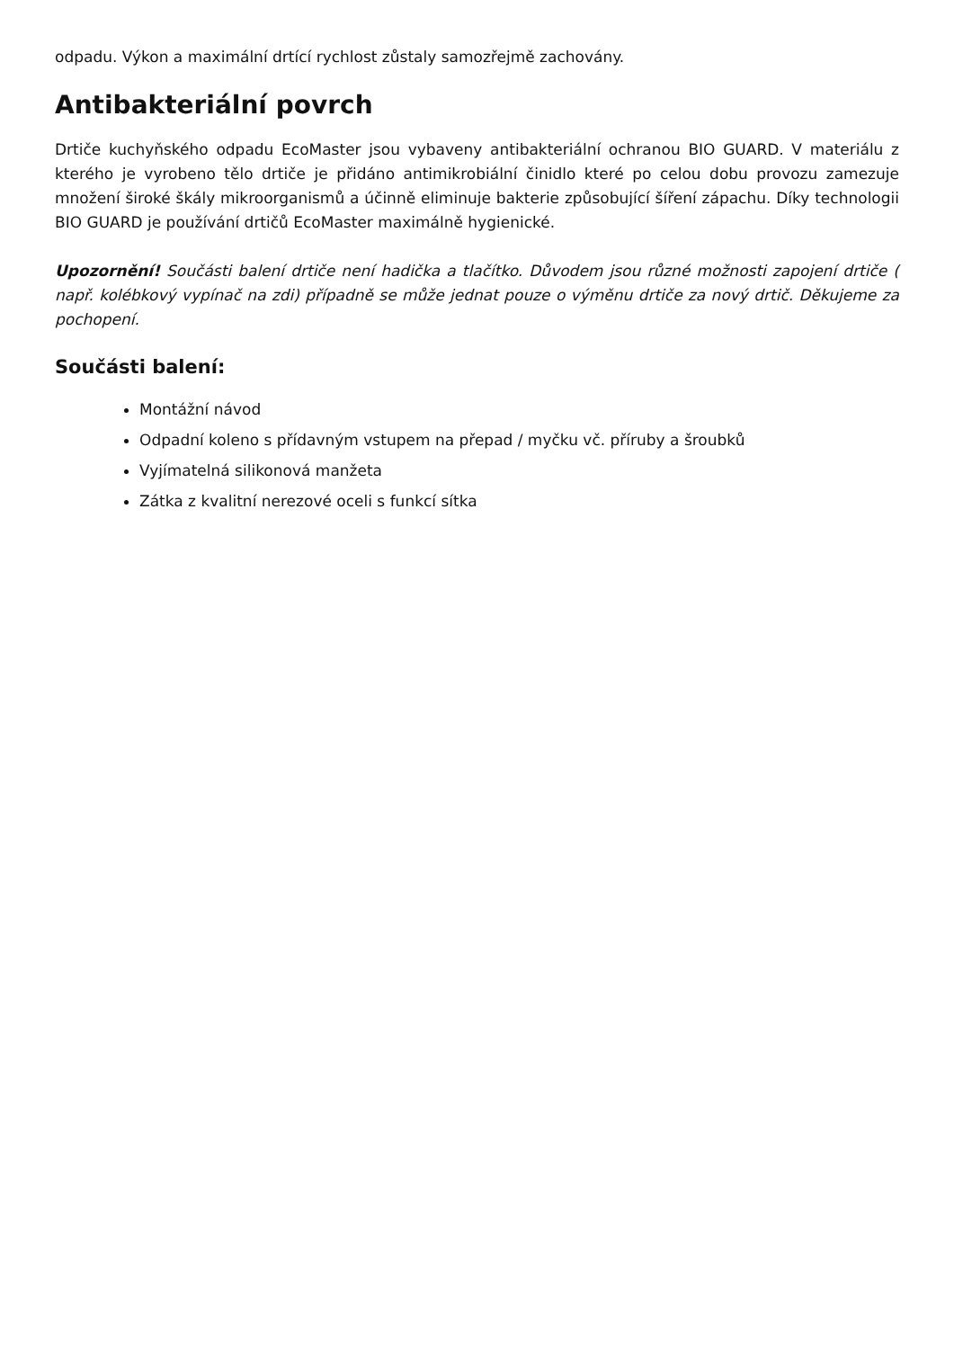odpadu. Výkon a maximální drtící rychlost zůstaly samozřejmě zachovány.
Antibakteriální povrch
Drtiče kuchyňského odpadu EcoMaster jsou vybaveny antibakteriální ochranou BIO GUARD. V materiálu z kterého je vyrobeno tělo drtiče je přidáno antimikrobiální činidlo které po celou dobu provozu zamezuje množení široké škály mikroorganismů a účinně eliminuje bakterie způsobující šíření zápachu. Díky technologii BIO GUARD je používání drtičů EcoMaster maximálně hygienické.
Upozornění! Součásti balení drtiče není hadička a tlačítko. Důvodem jsou různé možnosti zapojení drtiče ( např. kolébkový vypínač na zdi) případně se může jednat pouze o výměnu drtiče za nový drtič. Děkujeme za pochopení.
Součásti balení:
Montážní návod
Odpadní koleno s přídavným vstupem na přepad / myčku vč. příruby a šroubků
Vyjímatelná silikonová manžeta
Zátka z kvalitní nerezové oceli s funkcí sítka